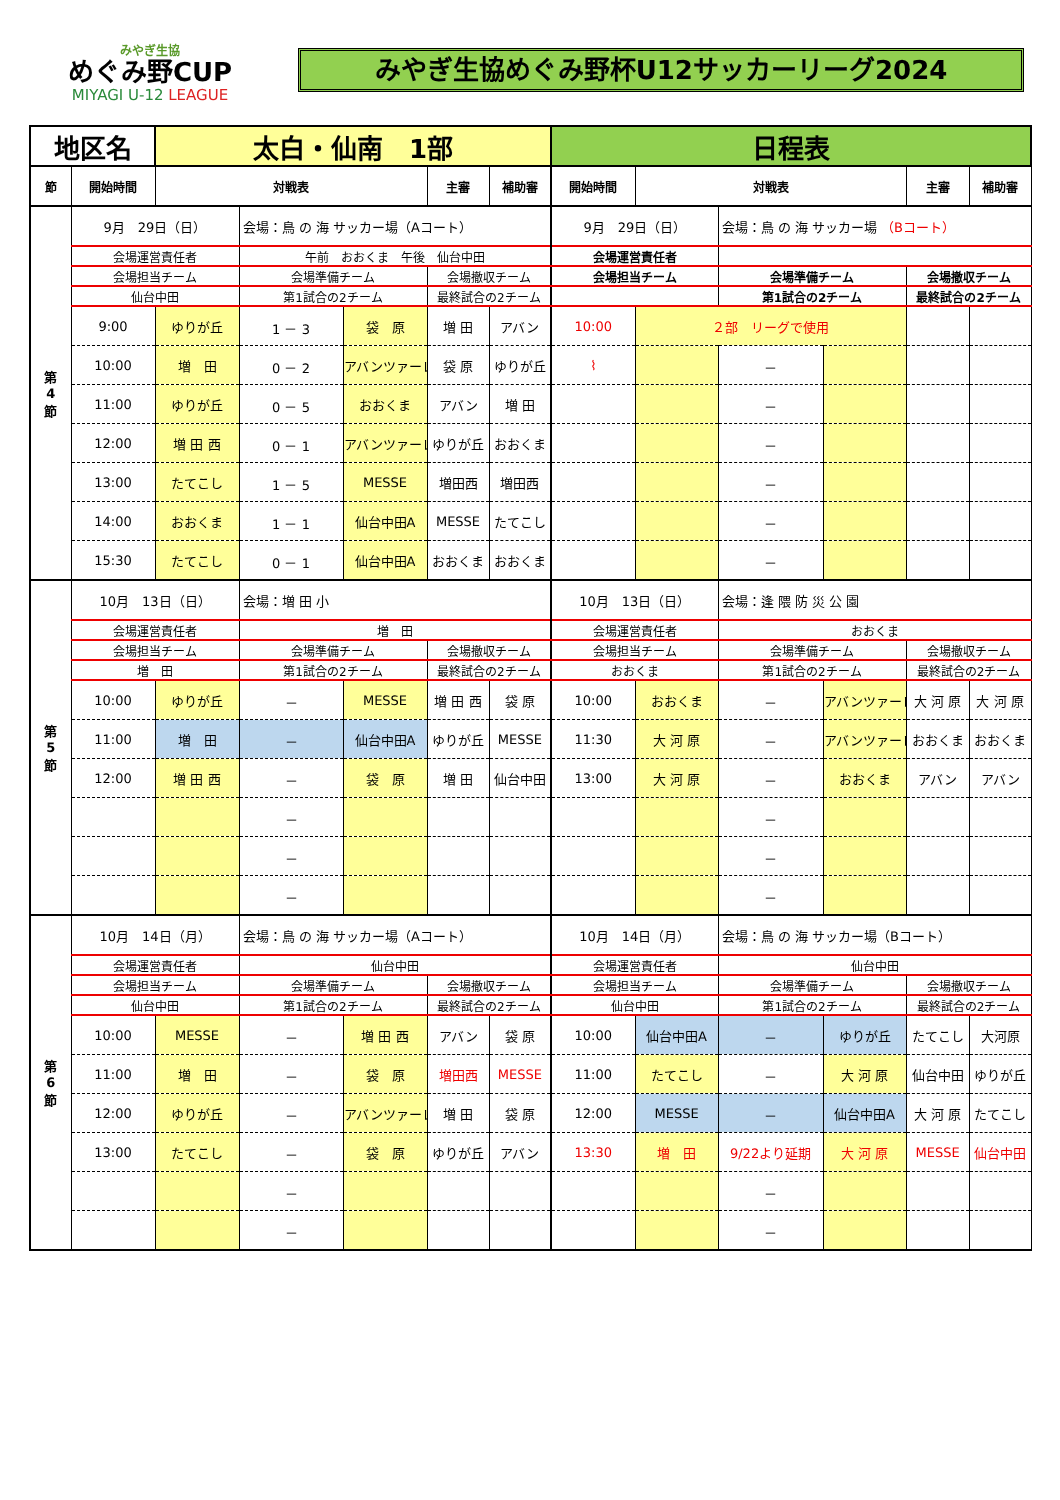みやぎ生協
めぐみ野CUP
MIYAGI U-12 LEAGUE
みやぎ生協めぐみ野杯U12サッカーリーグ2024
| 地区名 | | 太白・仙南 1部 | | | | | 日程表 | | | | | |
| 節 | 開始時間 | 対戦表 | | | 主審 | 補助審 | 開始時間 | 対戦表 | | | 主審 | 補助審 |
| 第 4 節 | 9月 29日（日） | | 会場：鳥 の 海 サッカー場（Aコート） | | | | 9月 29日（日） | | 会場：鳥 の 海 サッカー場 （Bコート） | | | |
| | 会場運営責任者 | | 午前 おおくま 午後 仙台中田 | | | | 会場運営責任者 | | | | | |
| | 会場担当チーム | | 会場準備チーム | | 会場撤収チーム | | 会場担当チーム | | 会場準備チーム | | 会場撤収チーム | |
| | 仙台中田 | | 第1試合の2チーム | | 最終試合の2チーム | | | | 第1試合の2チーム | | 最終試合の2チーム | |
| | 9:00 | ゆりが丘 | 1 － 3 | 袋 原 | 増 田 | アバン | 10:00 | ２部 リーグで使用 | | | | |
| | 10:00 | 増 田 | 0 － 2 | アバンツァーレ | 袋 原 | ゆりが丘 | ⌇ | | － | | | |
| | 11:00 | ゆりが丘 | 0 － 5 | おおくま | アバン | 増 田 | | | － | | | |
| | 12:00 | 増 田 西 | 0 － 1 | アバンツァーレ | ゆりが丘 | おおくま | | | － | | | |
| | 13:00 | たてこし | 1 － 5 | MESSE | 増田西 | 増田西 | | | － | | | |
| | 14:00 | おおくま | 1 － 1 | 仙台中田A | MESSE | たてこし | | | － | | | |
| | 15:30 | たてこし | 0 － 1 | 仙台中田A | おおくま | おおくま | | | － | | | |
| 第 5 節 | 10月 13日（日） | | 会場：増 田 小 | | | | 10月 13日（日） | | 会場：逢 隈 防 災 公 園 | | | |
| | 会場運営責任者 | | 増 田 | | | | 会場運営責任者 | | おおくま | | | |
| | 会場担当チーム | | 会場準備チーム | | 会場撤収チーム | | 会場担当チーム | | 会場準備チーム | | 会場撤収チーム | |
| | 増 田 | | 第1試合の2チーム | | 最終試合の2チーム | | おおくま | | 第1試合の2チーム | | 最終試合の2チーム | |
| | 10:00 | ゆりが丘 | － | MESSE | 増 田 西 | 袋 原 | 10:00 | おおくま | － | アバンツァーレ | 大 河 原 | 大 河 原 |
| | 11:00 | 増 田 | － | 仙台中田A | ゆりが丘 | MESSE | 11:30 | 大 河 原 | － | アバンツァーレ | おおくま | おおくま |
| | 12:00 | 増 田 西 | － | 袋 原 | 増 田 | 仙台中田 | 13:00 | 大 河 原 | － | おおくま | アバン | アバン |
| | | | － | | | | | | － | | | |
| | | | － | | | | | | － | | | |
| | | | － | | | | | | － | | | |
| 第 6 節 | 10月 14日（月） | | 会場：鳥 の 海 サッカー場（Aコート） | | | | 10月 14日（月） | | 会場：鳥 の 海 サッカー場（Bコート） | | | |
| | 会場運営責任者 | | 仙台中田 | | | | 会場運営責任者 | | 仙台中田 | | | |
| | 会場担当チーム | | 会場準備チーム | | 会場撤収チーム | | 会場担当チーム | | 会場準備チーム | | 会場撤収チーム | |
| | 仙台中田 | | 第1試合の2チーム | | 最終試合の2チーム | | 仙台中田 | | 第1試合の2チーム | | 最終試合の2チーム | |
| | 10:00 | MESSE | － | 増 田 西 | アバン | 袋 原 | 10:00 | 仙台中田A | － | ゆりが丘 | たてこし | 大河原 |
| | 11:00 | 増 田 | － | 袋 原 | 増田西 | MESSE | 11:00 | たてこし | － | 大 河 原 | 仙台中田 | ゆりが丘 |
| | 12:00 | ゆりが丘 | － | アバンツァーレ | 増 田 | 袋 原 | 12:00 | MESSE | － | 仙台中田A | 大 河 原 | たてこし |
| | 13:00 | たてこし | － | 袋 原 | ゆりが丘 | アバン | 13:30 | 増 田 | 9/22より延期 | 大 河 原 | MESSE | 仙台中田 |
| | | | － | | | | | | － | | | |
| | | | － | | | | | | － | | | |